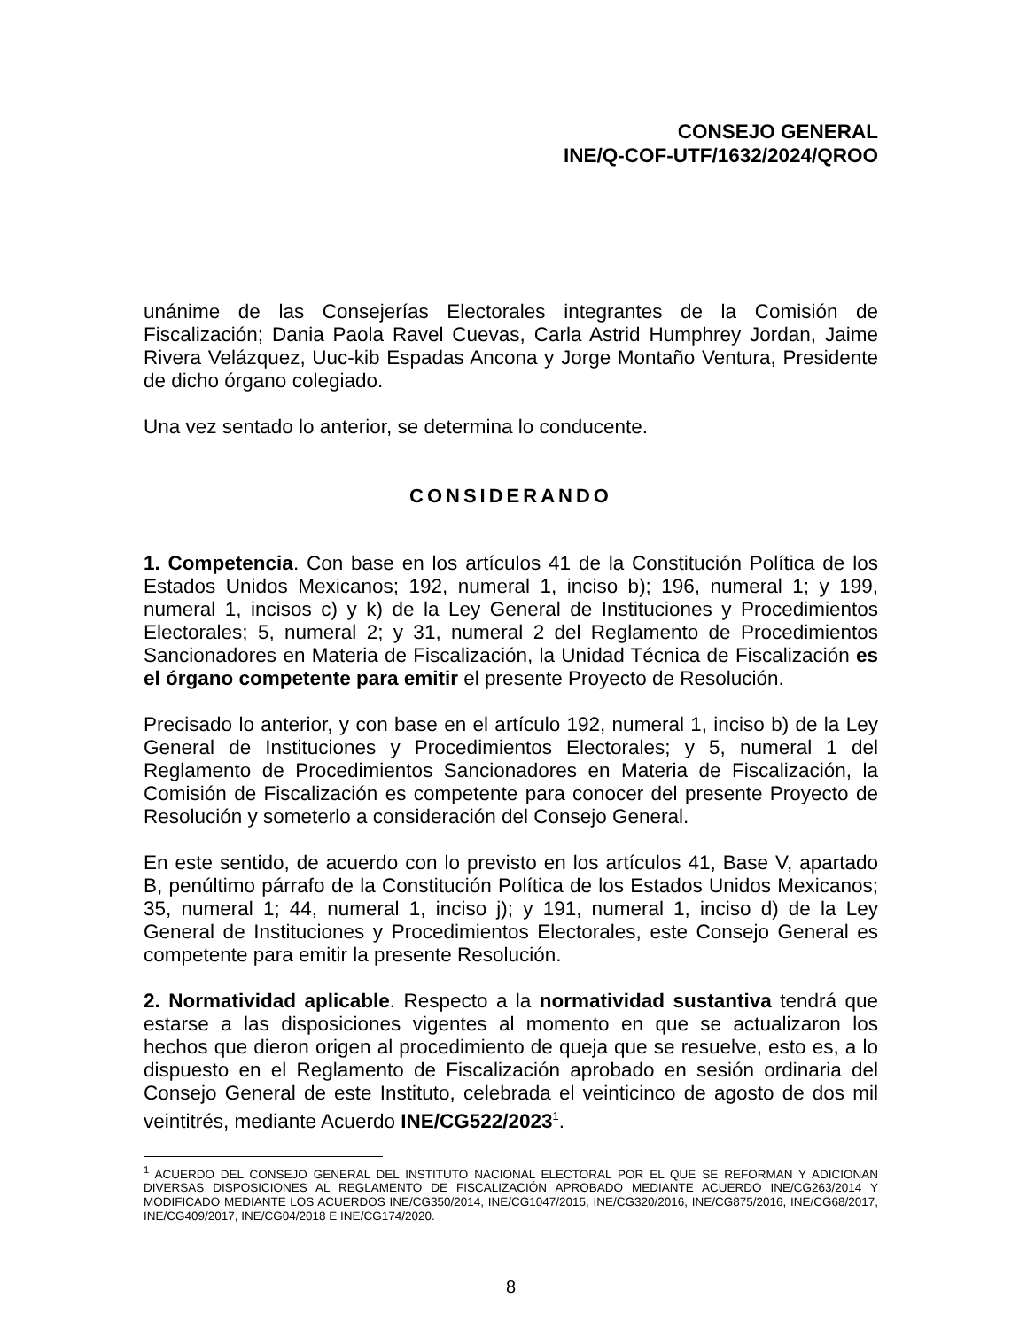CONSEJO GENERAL
INE/Q-COF-UTF/1632/2024/QROO
unánime de las Consejerías Electorales integrantes de la Comisión de Fiscalización; Dania Paola Ravel Cuevas, Carla Astrid Humphrey Jordan, Jaime Rivera Velázquez, Uuc-kib Espadas Ancona y Jorge Montaño Ventura, Presidente de dicho órgano colegiado.
Una vez sentado lo anterior, se determina lo conducente.
CONSIDERANDO
1. Competencia. Con base en los artículos 41 de la Constitución Política de los Estados Unidos Mexicanos; 192, numeral 1, inciso b); 196, numeral 1; y 199, numeral 1, incisos c) y k) de la Ley General de Instituciones y Procedimientos Electorales; 5, numeral 2; y 31, numeral 2 del Reglamento de Procedimientos Sancionadores en Materia de Fiscalización, la Unidad Técnica de Fiscalización es el órgano competente para emitir el presente Proyecto de Resolución.
Precisado lo anterior, y con base en el artículo 192, numeral 1, inciso b) de la Ley General de Instituciones y Procedimientos Electorales; y 5, numeral 1 del Reglamento de Procedimientos Sancionadores en Materia de Fiscalización, la Comisión de Fiscalización es competente para conocer del presente Proyecto de Resolución y someterlo a consideración del Consejo General.
En este sentido, de acuerdo con lo previsto en los artículos 41, Base V, apartado B, penúltimo párrafo de la Constitución Política de los Estados Unidos Mexicanos; 35, numeral 1; 44, numeral 1, inciso j); y 191, numeral 1, inciso d) de la Ley General de Instituciones y Procedimientos Electorales, este Consejo General es competente para emitir la presente Resolución.
2. Normatividad aplicable. Respecto a la normatividad sustantiva tendrá que estarse a las disposiciones vigentes al momento en que se actualizaron los hechos que dieron origen al procedimiento de queja que se resuelve, esto es, a lo dispuesto en el Reglamento de Fiscalización aprobado en sesión ordinaria del Consejo General de este Instituto, celebrada el veinticinco de agosto de dos mil veintitrés, mediante Acuerdo INE/CG522/2023<sup>1</sup>.
<sup>1</sup> ACUERDO DEL CONSEJO GENERAL DEL INSTITUTO NACIONAL ELECTORAL POR EL QUE SE REFORMAN Y ADICIONAN DIVERSAS DISPOSICIONES AL REGLAMENTO DE FISCALIZACIÓN APROBADO MEDIANTE ACUERDO INE/CG263/2014 Y MODIFICADO MEDIANTE LOS ACUERDOS INE/CG350/2014, INE/CG1047/2015, INE/CG320/2016, INE/CG875/2016, INE/CG68/2017, INE/CG409/2017, INE/CG04/2018 E INE/CG174/2020.
8